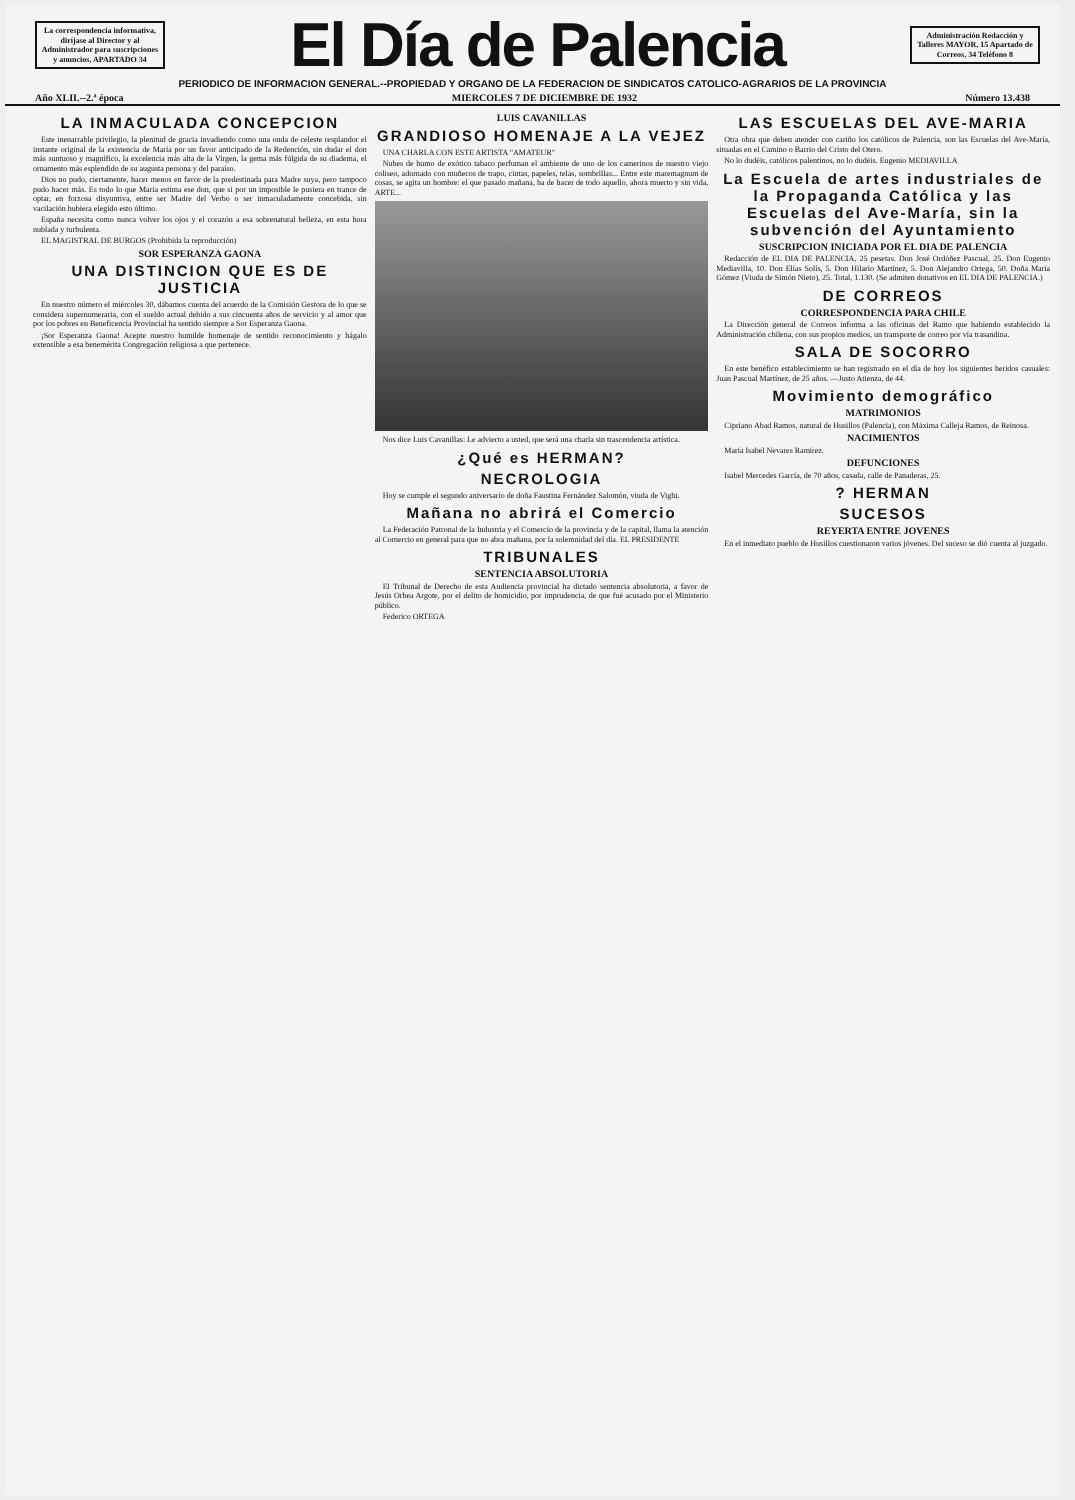La correspondencia informativa, diríjase al Director y al Administrador para suscripciones y anuncios, APARTADO 34
El Día de Palencia
Administración Redacción y Talleres MAYOR, 15 Apartado de Correos, 34 Teléfono 8
PERIODICO DE INFORMACION GENERAL.--PROPIEDAD Y ORGANO DE LA FEDERACION DE SINDICATOS CATOLICO-AGRARIOS DE LA PROVINCIA
Año XLII.--2.ª época MIERCOLES 7 DE DICIEMBRE DE 1932 Número 13.438
LA INMACULADA CONCEPCION
Este inenarrable privilegio, la plenitud de gracia invadiendo como una onda de celeste resplandor el instante original de la existencia de María por un favor anticipado de la Redención, sin dudar el don más suntuoso y magnífico, la excelencia más alta de la Virgen, la gema más fúlgida de su diadema, el ornamento más esplendido de su augusta persona y del paraíso.
Dios no pudo, ciertamente, hacer menos en favor de la predestinada para Madre suya, pero tampoco pudo hacer más. Es todo lo que María estima ese don, que si por un imposible le pusiera en trance de optar, en forzosa disyuntiva, entre ser Madre del Verbo o ser inmaculadamente concebida, sin vacilación hubiera elegido esto último.
España necesita como nunca volver los ojos y el corazón a esa sobrenatural belleza, en esta hora nublada y turbulenta.
EL MAGISTRAL DE BURGOS (Prohibida la reproducción)
SOR ESPERANZA GAONA
UNA DISTINCION QUE ES DE JUSTICIA
En nuestro número el miércoles 30, dábamos cuenta del acuerdo de la Comisión Gestora de lo que se considera supernumeraria, con el sueldo actual debido a sus cincuenta años de servicio y al amor que por los pobres en Beneficencia Provincial ha sentido siempre a Sor Esperanza Gaona.
¡Sor Esperanza Gaona! Acepte nuestro humilde homenaje de sentido reconocimiento y hágalo extensible a esa benemérita Congregación religiosa a que pertenece.
LUIS CAVANILLAS
GRANDIOSO HOMENAJE A LA VEJEZ
UNA CHARLA CON ESTE ARTISTA "AMATEUR"
Nubes de humo de exótico tabaco perfuman el ambiente de uno de los camerinos de nuestro viejo coliseo, adornado con muñecos de trapo, cintas, papeles, telas, sombrillas... Entre este maremagnum de cosas, se agita un hombre: el que pasado mañana, ha de hacer de todo aquello, ahora muerto y sin vida, ARTE...
Nos dice Luis Cavanillas: Le advierto a usted, que será una charla sin trascendencia artística.
¿Qué es HERMAN?
NECROLOGIA
Hoy se cumple el segundo aniversario de doña Faustina Fernández Salomón, viuda de Vighi.
Mañana no abrirá el Comercio
La Federación Patronal de la Industria y el Comercio de la provincia y de la capital, llama la atención al Comercio en general para que no abra mañana, por la solemnidad del día. EL PRESIDENTE
TRIBUNALES
SENTENCIA ABSOLUTORIA
El Tribunal de Derecho de esta Audiencia provincial ha dictado sentencia absolutoria, a favor de Jesús Orbea Argote, por el delito de homicidio, por imprudencia, de que fué acusado por el Ministerio público.
Federico ORTEGA
LAS ESCUELAS DEL AVE-MARIA
Otra obra que deben atender con cariño los católicos de Palencia, son las Escuelas del Ave-María, situadas en el Camino o Barrio del Cristo del Otero.
No lo dudéis, católicos palentinos, no lo dudéis. Eugenio MEDIAVILLA
La Escuela de artes industriales de la Propaganda Católica y las Escuelas del Ave-María, sin la subvención del Ayuntamiento
SUSCRIPCION INICIADA POR EL DIA DE PALENCIA
Redacción de EL DIA DE PALENCIA, 25 pesetas. Don José Ordóñez Pascual, 25. Don Eugenio Mediavilla, 10. Don Elías Solís, 5. Don Hilario Martínez, 5. Don Alejandro Ortega, 50. Doña María Gómez (Viuda de Simón Nieto), 25. Total, 1.130. (Se admiten donativos en EL DIA DE PALENCIA.)
DE CORREOS
CORRESPONDENCIA PARA CHILE
La Dirección general de Correos informa a las oficinas del Ramo que habiendo establecido la Administración chilena, con sus propios medios, un transporte de correo por vía trasandina.
SALA DE SOCORRO
En este benéfico establecimiento se han registrado en el día de hoy los siguientes heridos casuales: Juan Pascual Martínez, de 25 años. —Justo Atienza, de 44.
Movimiento demográfico
MATRIMONIOS
Cipriano Abad Ramos, natural de Husillos (Palencia), con Máxima Calleja Ramos, de Reinosa.
NACIMIENTOS
María Isabel Nevares Ramírez.
DEFUNCIONES
Isabel Mercedes García, de 70 años, casada, calle de Panaderas, 25.
? HERMAN
SUCESOS
REYERTA ENTRE JOVENES
En el inmediato pueblo de Husillos cuestionaron varios jóvenes. Del suceso se dió cuenta al juzgado.